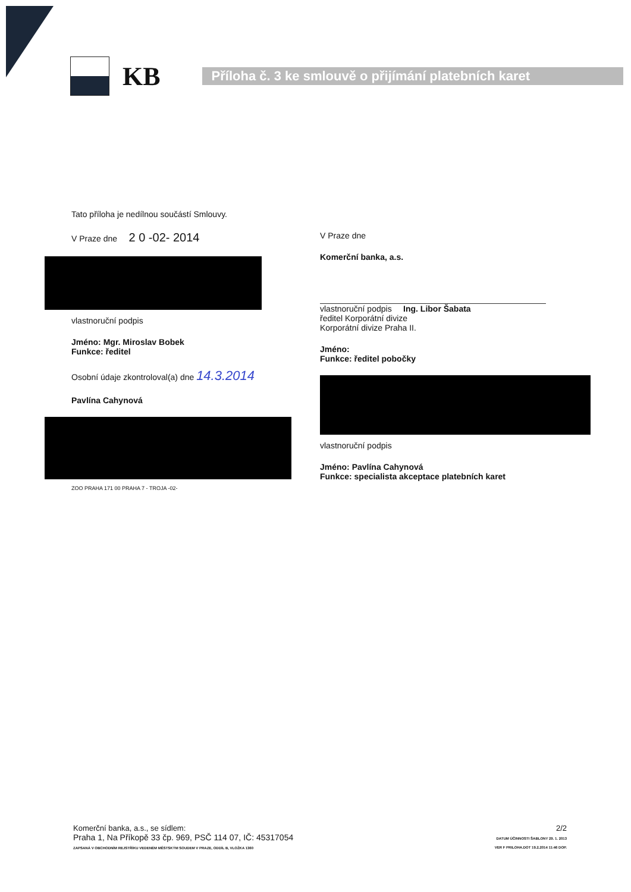KB
Příloha č. 3 ke smlouvě o přijímání platebních karet
Tato příloha je nedílnou součástí Smlouvy.
V Praze dne 2 0 -02- 2014
vlastnoruční podpis
Jméno: Mgr. Miroslav Bobek
Funkce: ředitel
Osobní údaje zkontroloval(a) dne 14.3.2014
Pavlína Cahynová
ZOO PRAHA 171 00 PRAHA 7 - TROJA -02-
V Praze dne
Komerční banka, a.s.
vlastnoruční podpis Ing. Libor Šabata
ředitel Korporátní divize
Korporátní divize Praha II.
Jméno:
Funkce: ředitel pobočky
vlastnoruční podpis
Jméno: Pavlína Cahynová
Funkce: specialista akceptace platebních karet
Komerční banka, a.s., se sídlem:
Praha 1, Na Příkopě 33 čp. 969, PSČ 114 07, IČ: 45317054
ZAPSANÁ V OBCHODNÍM REJSTŘÍKU VEDENÉM MĚSTSKÝM SOUDEM V PRAZE, ODDÍL B, VLOŽKA 1360
2/2
DATUM ÚČINNOSTI ŠABLONY 29. 1. 2013
VER F PRILOHA.DOT 19.2.2014 11:46 DOP.